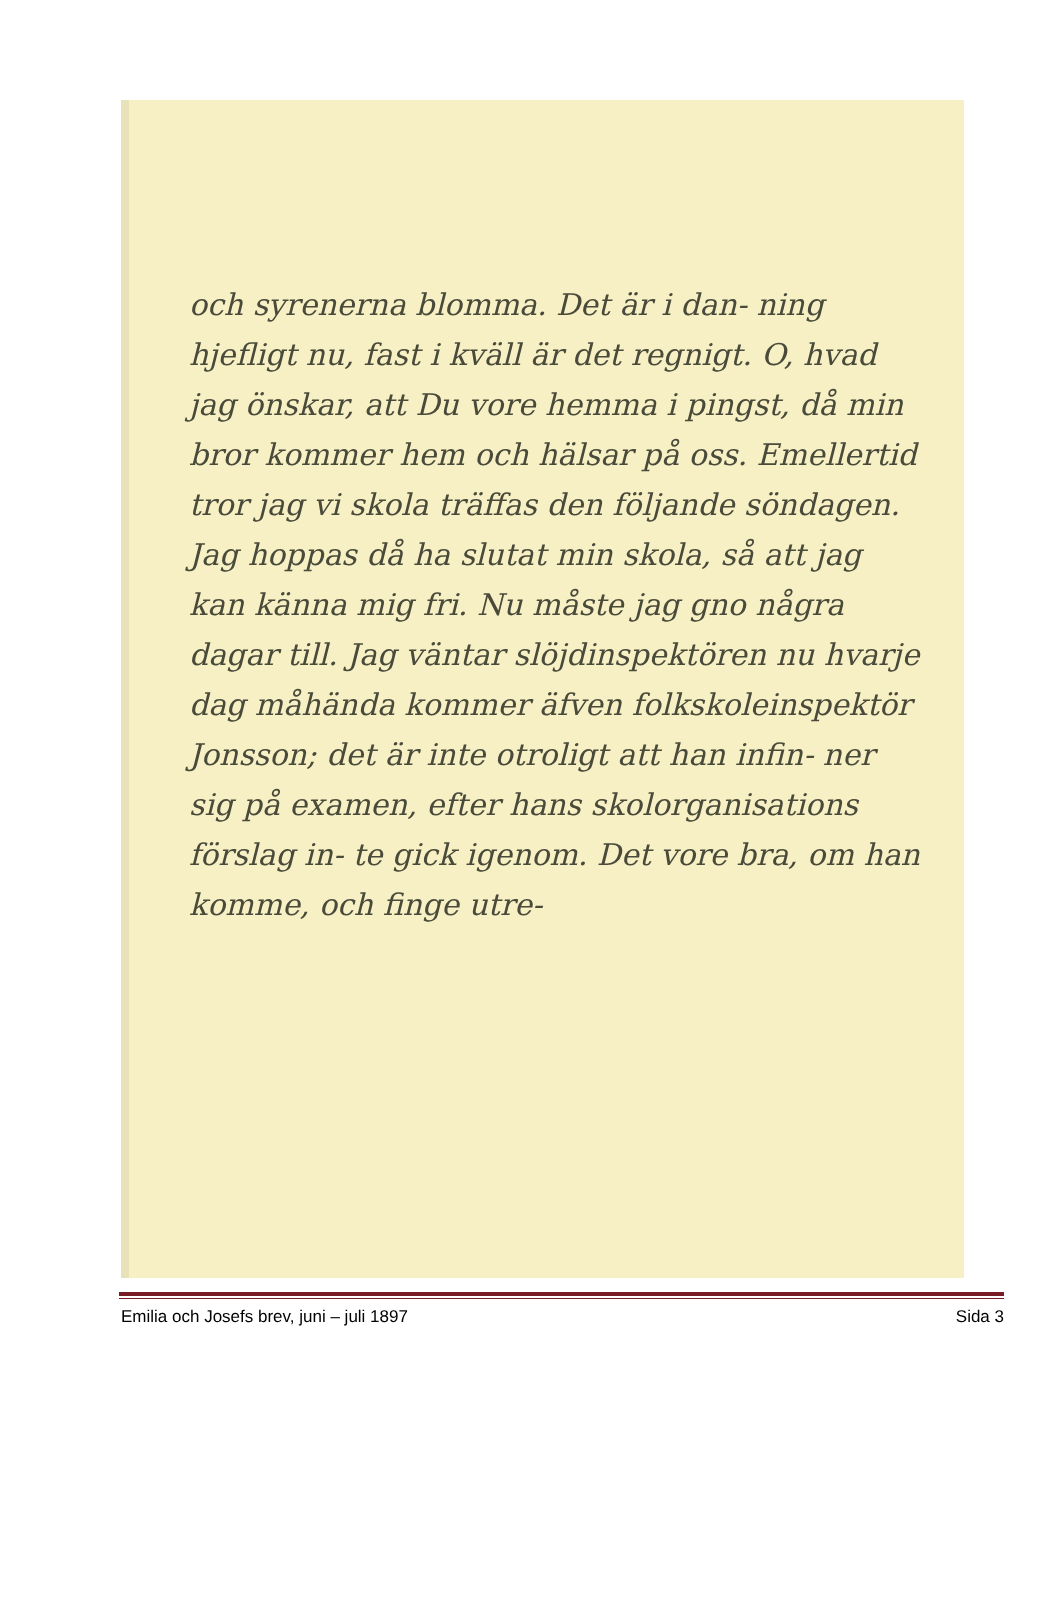och syrenerna blomma. Det är i dan- ning hjefligt nu, fast i kväll är det regnigt. O, hvad jag önskar, att Du vore hemma i pingst, då min bror kommer hem och hälsar på oss. Emellertid tror jag vi skola träffas den följande söndagen. Jag hoppas då ha slutat min skola, så att jag kan känna mig fri. Nu måste jag gno några dagar till. Jag väntar slöjdinspektören nu hvarje dag måhända kommer äfven folkskoleinspektör Jonsson; det är inte otroligt att han infin- ner sig på examen, efter hans skolorganisations förslag in- te gick igenom. Det vore bra, om han komme, och finge utre-
Emilia och Josefs brev, juni – juli 1897 Sida 3